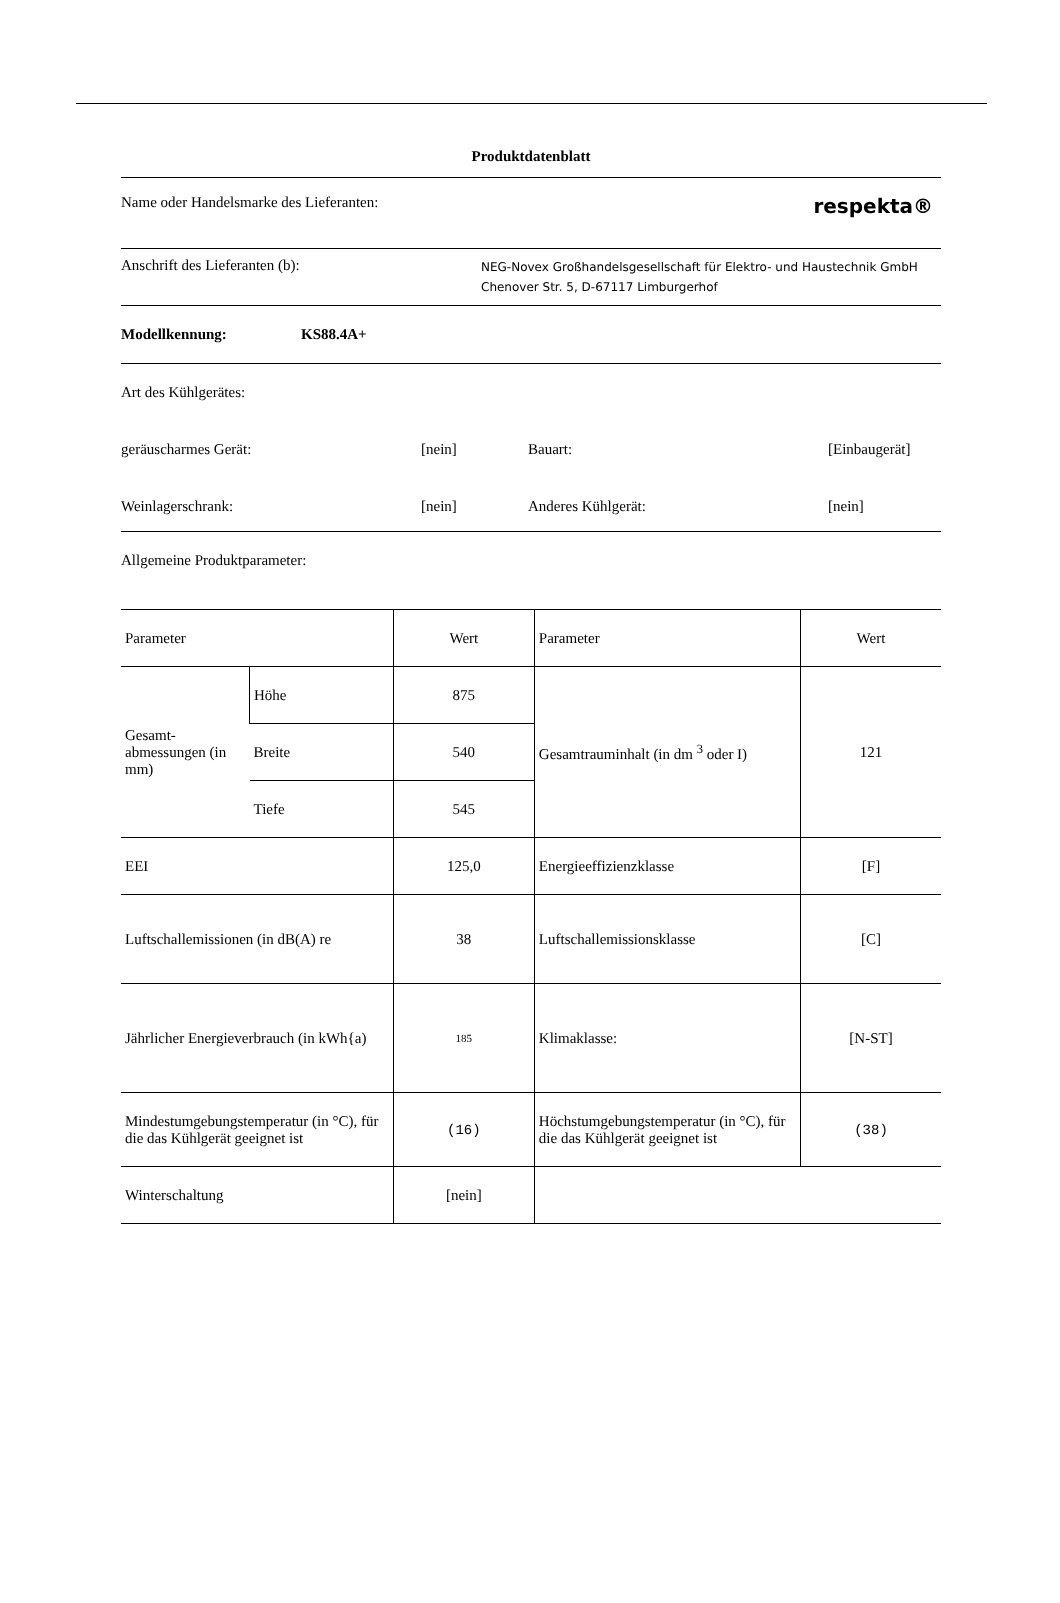Produktdatenblatt
Name oder Handelsmarke des Lieferanten: respekta®
Anschrift des Lieferanten (b): NEG-Novex Großhandelsgesellschaft für Elektro- und Haustechnik GmbH
Chenover Str. 5, D-67117 Limburgerhof
Modellkennung: KS88.4A+
Art des Kühlgerätes:
geräuscharmes Gerät: [nein] Bauart: [Einbaugerät]
Weinlagerschrank: [nein] Anderes Kühlgerät: [nein]
Allgemeine Produktparameter:
| Parameter | | Wert | Parameter | Wert |
| --- | --- | --- | --- | --- |
| Gesamt-abmessungen (in mm) | Höhe | 875 | Gesamtrauminhalt (in dm <sup>3</sup> oder I) | 121 |
| | Breite | 540 | | |
| | Tiefe | 545 | | |
| EEI | | 125,0 | Energieeffizienzklasse | [F] |
| Luftschallemissionen (in dB(A) re | | 38 | Luftschallemissionsklasse | [C] |
| Jährlicher Energieverbrauch (in kWh{a) | | 185 | Klimaklasse: | [N-ST] |
| Mindestumgebungstemperatur (in °C), für die das Kühlgerät geeignet ist | | (16) | Höchstumgebungstemperatur (in °C), für die das Kühlgerät geeignet ist | (38) |
| Winterschaltung | | [nein] | | |